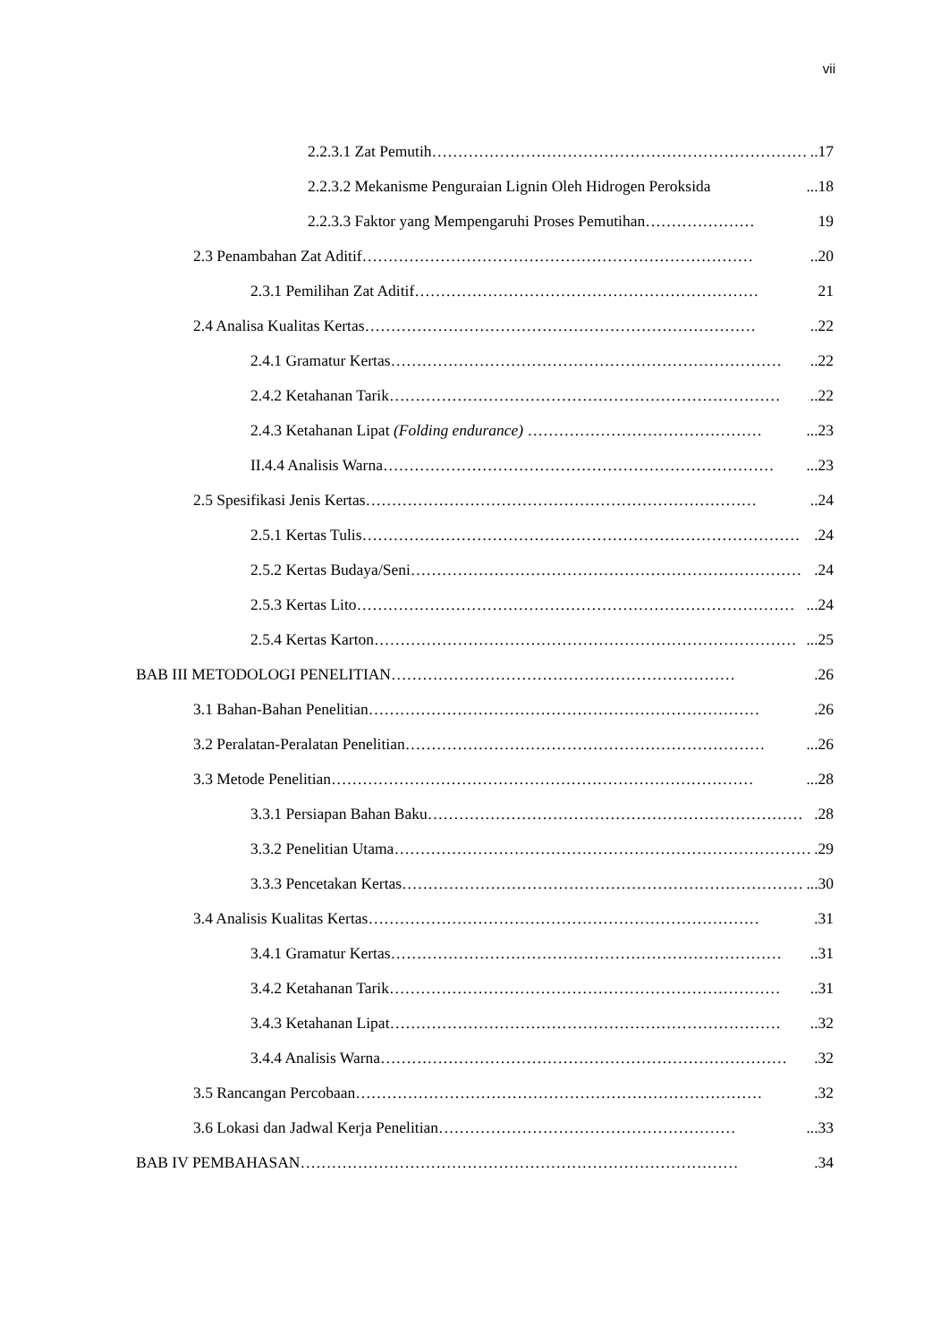vii
2.2.3.1 Zat Pemutih………………………………………………………………..17
2.2.3.2 Mekanisme Penguraian Lignin Oleh Hidrogen Peroksida...18
2.2.3.3 Faktor yang Mempengaruhi Proses Pemutihan………………… 19
2.3 Penambahan Zat Aditif…………………………………………………………………..20
2.3.1 Pemilihan Zat Aditif………………………………………………………… 21
2.4 Analisa Kualitas Kertas…………………………………………………………………..22
2.4.1 Gramatur Kertas…………………………………………………………………..22
2.4.2 Ketahanan Tarik…………………………………………………………………..22
2.4.3 Ketahanan Lipat (Folding endurance) ………………………………………...23
II.4.4 Analisis Warna…………………………………………………………………...23
2.5 Spesifikasi Jenis Kertas…………………………………………………………………..24
2.5.1 Kertas Tulis………………………………………………………………………….24
2.5.2 Kertas Budaya/Seni………………………………………………………………….24
2.5.3 Kertas Lito…………………………………………………………………………...24
2.5.4 Kertas Karton………………………………………………………………………...25
BAB III METODOLOGI PENELITIAN………………………………………………………….26
3.1 Bahan-Bahan Penelitian………………………………………………………………….26
3.2 Peralatan-Peralatan Penelitian……………………………………………………………...26
3.3 Metode Penelitian………………………………………………………………………...28
3.3.1 Persiapan Bahan Baku……………………………………………………………….28
3.3.2 Penelitian Utama……………………………………………………………………….29
3.3.3 Pencetakan Kertas……………………………………………………………………...30
3.4 Analisis Kualitas Kertas………………………………………………………………….31
3.4.1 Gramatur Kertas…………………………………………………………………..31
3.4.2 Ketahanan Tarik…………………………………………………………………..31
3.4.3 Ketahanan Lipat…………………………………………………………………..32
3.4.4 Analisis Warna…………………………………………………………………….32
3.5 Rancangan Percobaan…………………………………………………………………….32
3.6 Lokasi dan Jadwal Kerja Penelitian…………………………………………………...33
BAB IV PEMBAHASAN………………………………………………………………………….34